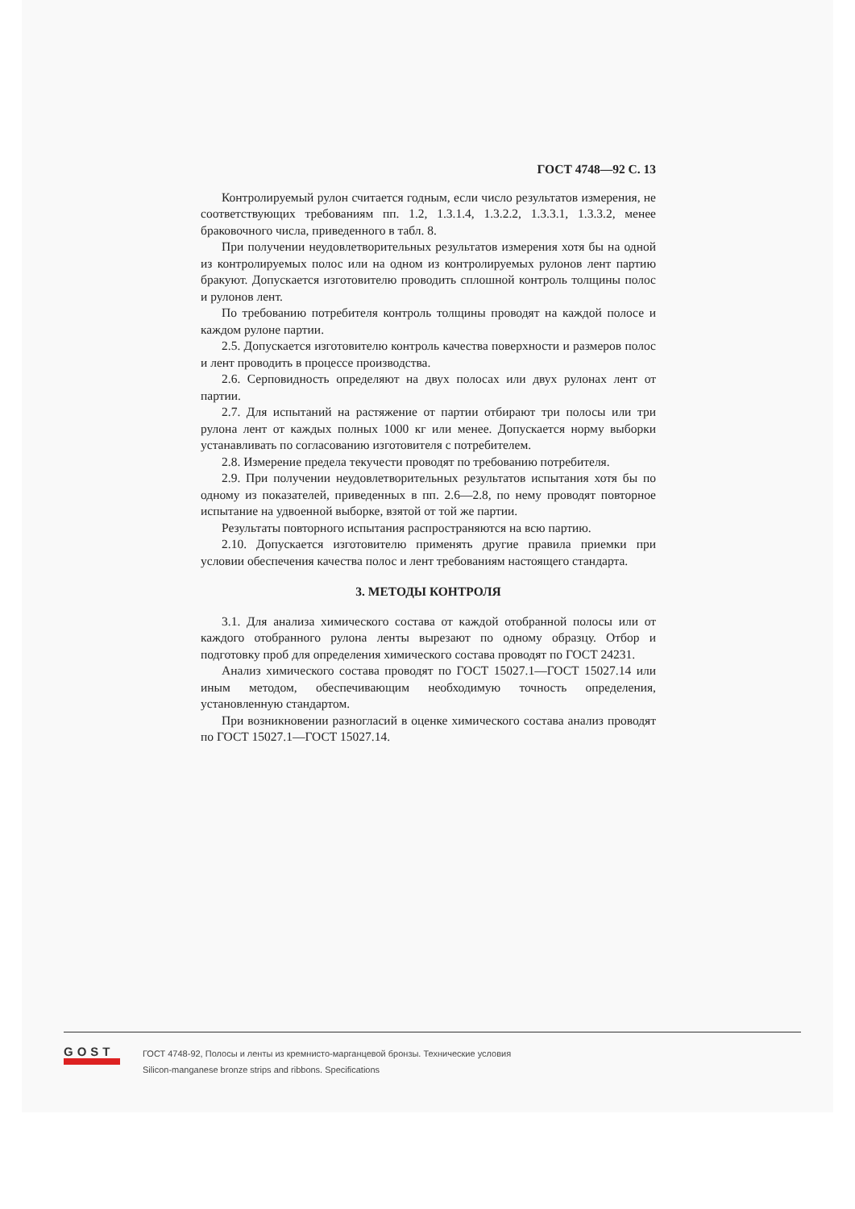ГОСТ 4748—92 С. 13
Контролируемый рулон считается годным, если число результатов измерения, не соответствующих требованиям пп. 1.2, 1.3.1.4, 1.3.2.2, 1.3.3.1, 1.3.3.2, менее браковочного числа, приведенного в табл. 8.
При получении неудовлетворительных результатов измерения хотя бы на одной из контролируемых полос или на одном из контролируемых рулонов лент партию бракуют. Допускается изготовителю проводить сплошной контроль толщины полос и рулонов лент.
По требованию потребителя контроль толщины проводят на каждой полосе и каждом рулоне партии.
2.5. Допускается изготовителю контроль качества поверхности и размеров полос и лент проводить в процессе производства.
2.6. Серповидность определяют на двух полосах или двух рулонах лент от партии.
2.7. Для испытаний на растяжение от партии отбирают три полосы или три рулона лент от каждых полных 1000 кг или менее. Допускается норму выборки устанавливать по согласованию изготовителя с потребителем.
2.8. Измерение предела текучести проводят по требованию потребителя.
2.9. При получении неудовлетворительных результатов испытания хотя бы по одному из показателей, приведенных в пп. 2.6—2.8, по нему проводят повторное испытание на удвоенной выборке, взятой от той же партии.
Результаты повторного испытания распространяются на всю партию.
2.10. Допускается изготовителю применять другие правила приемки при условии обеспечения качества полос и лент требованиям настоящего стандарта.
3. МЕТОДЫ КОНТРОЛЯ
3.1. Для анализа химического состава от каждой отобранной полосы или от каждого отобранного рулона ленты вырезают по одному образцу. Отбор и подготовку проб для определения химического состава проводят по ГОСТ 24231.
Анализ химического состава проводят по ГОСТ 15027.1—ГОСТ 15027.14 или иным методом, обеспечивающим необходимую точность определения, установленную стандартом.
При возникновении разногласий в оценке химического состава анализ проводят по ГОСТ 15027.1—ГОСТ 15027.14.
GOST
ГОСТ 4748-92, Полосы и ленты из кремнисто-марганцевой бронзы. Технические условия
Silicon-manganese bronze strips and ribbons. Specifications